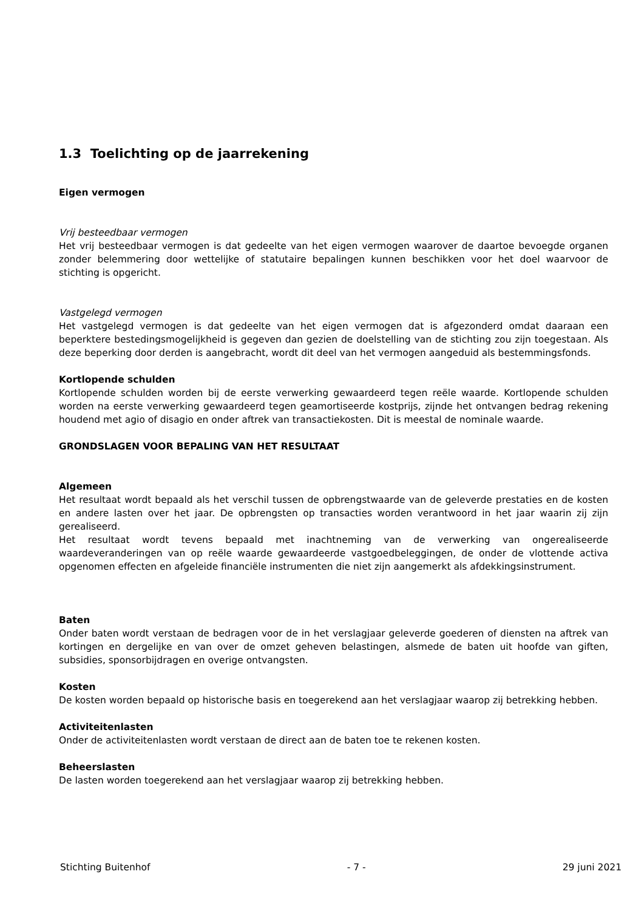1.3 Toelichting op de jaarrekening
Eigen vermogen
Vrij besteedbaar vermogen
Het vrij besteedbaar vermogen is dat gedeelte van het eigen vermogen waarover de daartoe bevoegde organen zonder belemmering door wettelijke of statutaire bepalingen kunnen beschikken voor het doel waarvoor de stichting is opgericht.
Vastgelegd vermogen
Het vastgelegd vermogen is dat gedeelte van het eigen vermogen dat is afgezonderd omdat daaraan een beperktere bestedingsmogelijkheid is gegeven dan gezien de doelstelling van de stichting zou zijn toegestaan. Als deze beperking door derden is aangebracht, wordt dit deel van het vermogen aangeduid als bestemmingsfonds.
Kortlopende schulden
Kortlopende schulden worden bij de eerste verwerking gewaardeerd tegen reële waarde. Kortlopende schulden worden na eerste verwerking gewaardeerd tegen geamortiseerde kostprijs, zijnde het ontvangen bedrag rekening houdend met agio of disagio en onder aftrek van transactiekosten. Dit is meestal de nominale waarde.
GRONDSLAGEN VOOR BEPALING VAN HET RESULTAAT
Algemeen
Het resultaat wordt bepaald als het verschil tussen de opbrengstwaarde van de geleverde prestaties en de kosten en andere lasten over het jaar. De opbrengsten op transacties worden verantwoord in het jaar waarin zij zijn gerealiseerd.
Het resultaat wordt tevens bepaald met inachtneming van de verwerking van ongerealiseerde waardeveranderingen van op reële waarde gewaardeerde vastgoedbeleggingen, de onder de vlottende activa opgenomen effecten en afgeleide financiële instrumenten die niet zijn aangemerkt als afdekkingsinstrument.
Baten
Onder baten wordt verstaan de bedragen voor de in het verslagjaar geleverde goederen of diensten na aftrek van kortingen en dergelijke en van over de omzet geheven belastingen, alsmede de baten uit hoofde van giften, subsidies, sponsorbijdragen en overige ontvangsten.
Kosten
De kosten worden bepaald op historische basis en toegerekend aan het verslagjaar waarop zij betrekking hebben.
Activiteitenlasten
Onder de activiteitenlasten wordt verstaan de direct aan de baten toe te rekenen kosten.
Beheerslasten
De lasten worden toegerekend aan het verslagjaar waarop zij betrekking hebben.
Stichting Buitenhof - 7 - 29 juni 2021